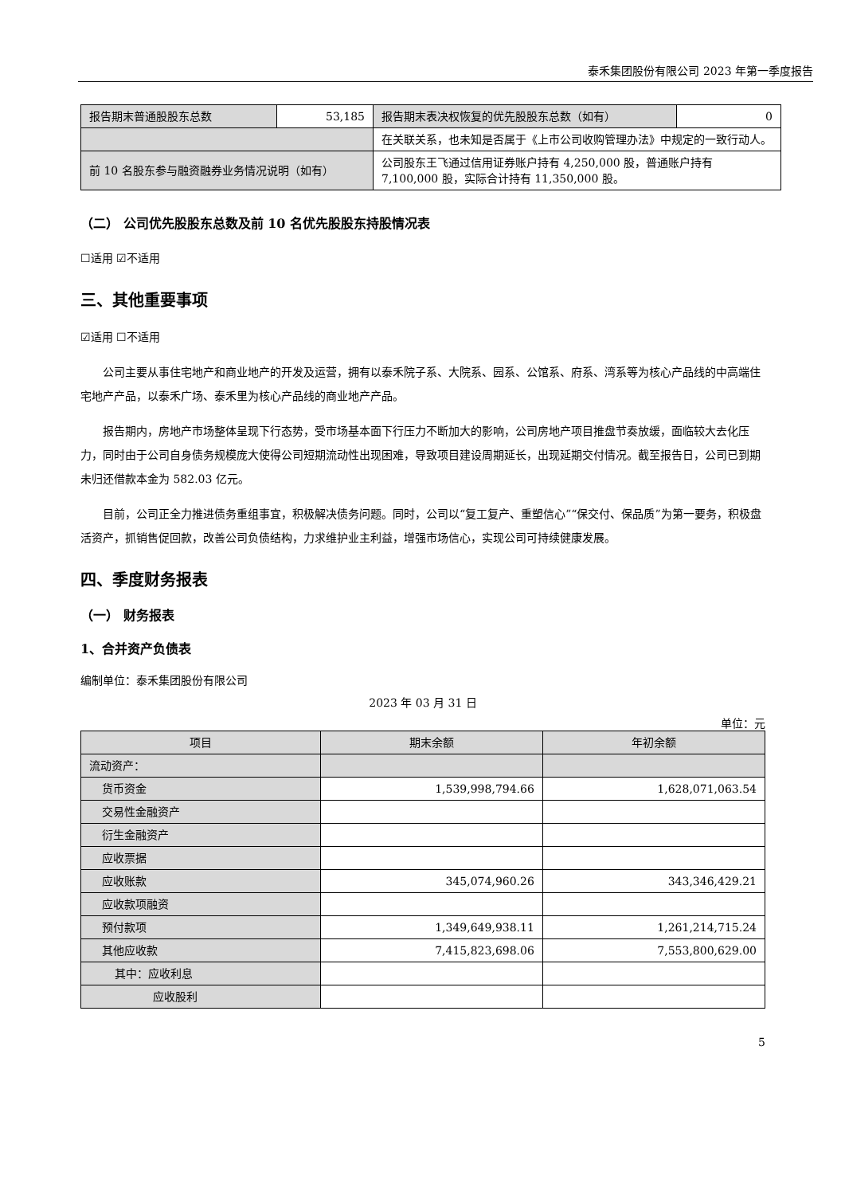泰禾集团股份有限公司 2023 年第一季度报告
| 报告期末普通股股东总数 | 53,185 | 报告期末表决权恢复的优先股股东总数（如有） | 0 |
| | | 在关联关系，也未知是否属于《上市公司收购管理办法》中规定的一致行动人。 | |
| 前 10 名股东参与融资融券业务情况说明（如有） | | 公司股东王飞通过信用证券账户持有 4,250,000 股，普通账户持有 7,100,000 股，实际合计持有 11,350,000 股。 | |
（二） 公司优先股股东总数及前 10 名优先股股东持股情况表
☐适用 ☑不适用
三、其他重要事项
☑适用 ☐不适用
公司主要从事住宅地产和商业地产的开发及运营，拥有以泰禾院子系、大院系、园系、公馆系、府系、湾系等为核心产品线的中高端住宅地产产品，以泰禾广场、泰禾里为核心产品线的商业地产产品。
报告期内，房地产市场整体呈现下行态势，受市场基本面下行压力不断加大的影响，公司房地产项目推盘节奏放缓，面临较大去化压力，同时由于公司自身债务规模庞大使得公司短期流动性出现困难，导致项目建设周期延长，出现延期交付情况。截至报告日，公司已到期未归还借款本金为 582.03 亿元。
目前，公司正全力推进债务重组事宜，积极解决债务问题。同时，公司以“复工复产、重塑信心”“保交付、保品质”为第一要务，积极盘活资产，抓销售促回款，改善公司负债结构，力求维护业主利益，增强市场信心，实现公司可持续健康发展。
四、季度财务报表
（一） 财务报表
1、合并资产负债表
编制单位：泰禾集团股份有限公司
2023 年 03 月 31 日
单位：元
| 项目 | 期末余额 | 年初余额 |
| --- | --- | --- |
| 流动资产： | | |
| 货币资金 | 1,539,998,794.66 | 1,628,071,063.54 |
| 交易性金融资产 | | |
| 衍生金融资产 | | |
| 应收票据 | | |
| 应收账款 | 345,074,960.26 | 343,346,429.21 |
| 应收款项融资 | | |
| 预付款项 | 1,349,649,938.11 | 1,261,214,715.24 |
| 其他应收款 | 7,415,823,698.06 | 7,553,800,629.00 |
| 其中：应收利息 | | |
| 应收股利 | | |
5